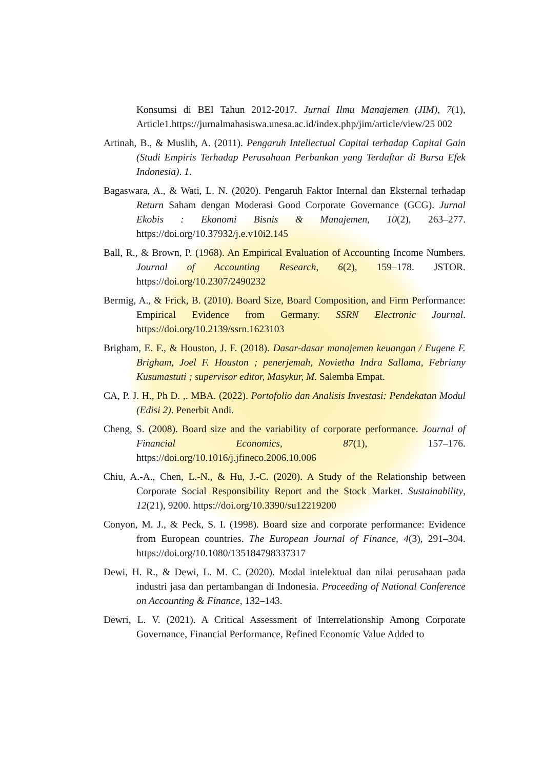Konsumsi di BEI Tahun 2012-2017. Jurnal Ilmu Manajemen (JIM), 7(1), Article1.https://jurnalmahasiswa.unesa.ac.id/index.php/jim/article/view/25 002
Artinah, B., & Muslih, A. (2011). Pengaruh Intellectual Capital terhadap Capital Gain (Studi Empiris Terhadap Perusahaan Perbankan yang Terdaftar di Bursa Efek Indonesia). 1.
Bagaswara, A., & Wati, L. N. (2020). Pengaruh Faktor Internal dan Eksternal terhadap Return Saham dengan Moderasi Good Corporate Governance (GCG). Jurnal Ekobis : Ekonomi Bisnis & Manajemen, 10(2), 263–277. https://doi.org/10.37932/j.e.v10i2.145
Ball, R., & Brown, P. (1968). An Empirical Evaluation of Accounting Income Numbers. Journal of Accounting Research, 6(2), 159–178. JSTOR. https://doi.org/10.2307/2490232
Bermig, A., & Frick, B. (2010). Board Size, Board Composition, and Firm Performance: Empirical Evidence from Germany. SSRN Electronic Journal. https://doi.org/10.2139/ssrn.1623103
Brigham, E. F., & Houston, J. F. (2018). Dasar-dasar manajemen keuangan / Eugene F. Brigham, Joel F. Houston ; penerjemah, Novietha Indra Sallama, Febriany Kusumastuti ; supervisor editor, Masykur, M. Salemba Empat.
CA, P. J. H., Ph D. ,. MBA. (2022). Portofolio dan Analisis Investasi: Pendekatan Modul (Edisi 2). Penerbit Andi.
Cheng, S. (2008). Board size and the variability of corporate performance. Journal of Financial Economics, 87(1), 157–176. https://doi.org/10.1016/j.jfineco.2006.10.006
Chiu, A.-A., Chen, L.-N., & Hu, J.-C. (2020). A Study of the Relationship between Corporate Social Responsibility Report and the Stock Market. Sustainability, 12(21), 9200. https://doi.org/10.3390/su12219200
Conyon, M. J., & Peck, S. I. (1998). Board size and corporate performance: Evidence from European countries. The European Journal of Finance, 4(3), 291–304. https://doi.org/10.1080/135184798337317
Dewi, H. R., & Dewi, L. M. C. (2020). Modal intelektual dan nilai perusahaan pada industri jasa dan pertambangan di Indonesia. Proceeding of National Conference on Accounting & Finance, 132–143.
Dewri, L. V. (2021). A Critical Assessment of Interrelationship Among Corporate Governance, Financial Performance, Refined Economic Value Added to